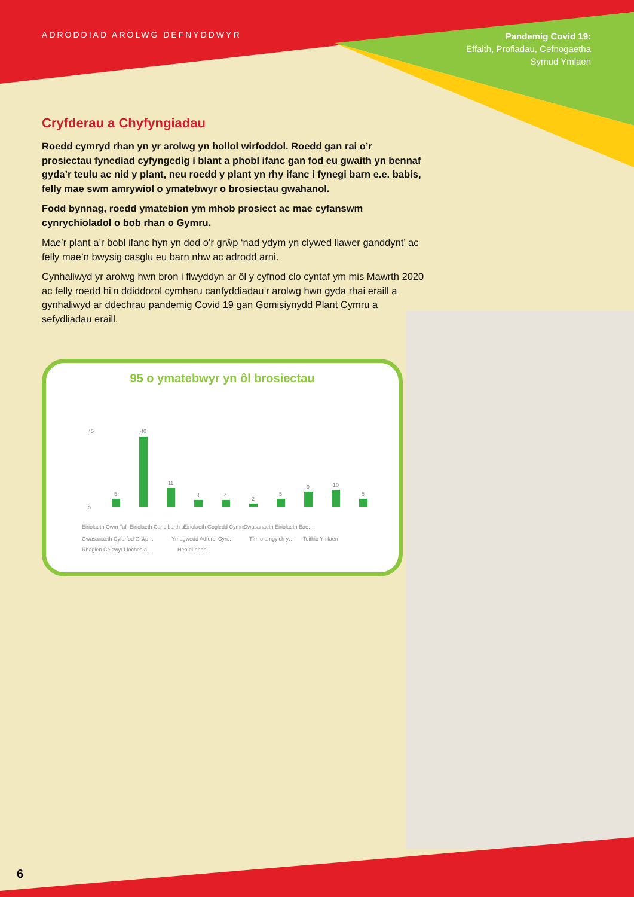ADRODDIAD AROLWG DEFNYDDWYR
Pandemig Covid 19:
Effaith, Profiadau, Cefnogaetha
Symud Ymlaen
Cryfderau a Chyfyngiadau
Roedd cymryd rhan yn yr arolwg yn hollol wirfoddol. Roedd gan rai o’r prosiectau fynediad cyfyngedig i blant a phobl ifanc gan fod eu gwaith yn bennaf gyda’r teulu ac nid y plant, neu roedd y plant yn rhy ifanc i fynegi barn e.e. babis, felly mae swm amrywiol o ymatebwyr o brosiectau gwahanol.
Fodd bynnag, roedd ymatebion ym mhob prosiect ac mae cyfanswm cynrychioladol o bob rhan o Gymru.
Mae’r plant a’r bobl ifanc hyn yn dod o’r grŵp ‘nad ydym yn clywed llawer ganddynt’ ac felly mae’n bwysig casglu eu barn nhw ac adrodd arni.
Cynhaliwyd yr arolwg hwn bron i flwyddyn ar ôl y cyfnod clo cyntaf ym mis Mawrth 2020 ac felly roedd hi’n ddiddorol cymharu canfyddiadau’r arolwg hwn gyda rhai eraill a gynhaliwyd ar ddechrau pandemig Covid 19 gan Gomisiynydd Plant Cymru a sefydliadau eraill.
95 o ymatebwyr yn ôl brosiectau
5
40
11
4
4
2
5
9
10
5
0
45
Eiriolaeth Cwm Taf
Eiriolaeth Canolbarth a…
Eiriolaeth Gogledd Cymru
Gwasanaeth Eiriolaeth Bae…
Gwasanaeth Cyfarfod Grŵp…
Ymagwedd Adferol Cyn…
Tîm o amgylch y…
Teithio Ymlaen
Rhaglen Ceiswyr Lloches a…
Heb ei bennu
6